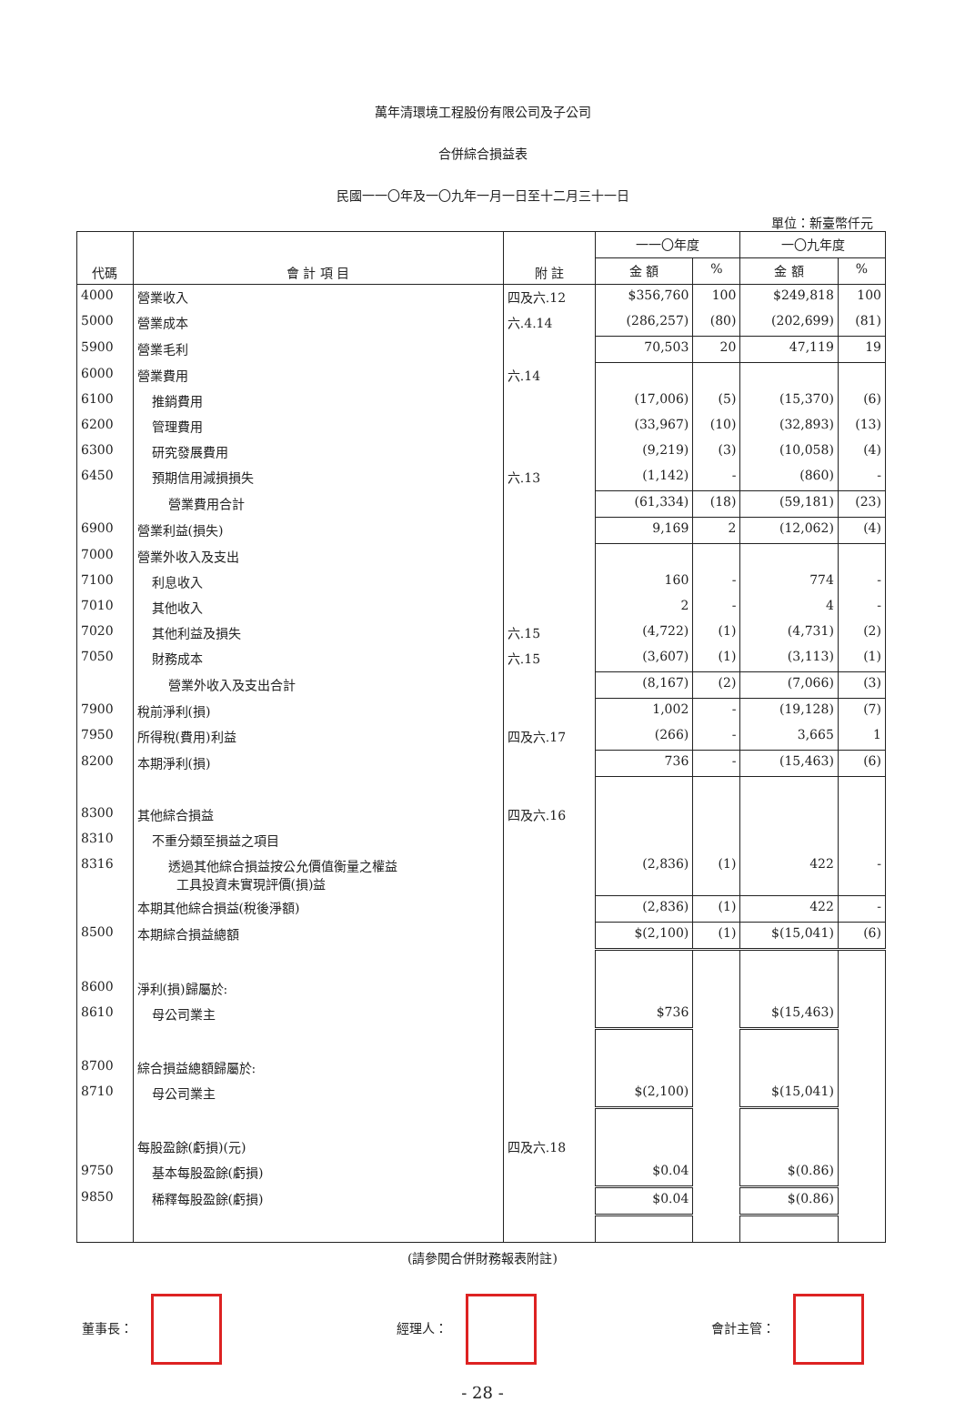萬年清環境工程股份有限公司及子公司
合併綜合損益表
民國一一〇年及一〇九年一月一日至十二月三十一日
單位：新臺幣仟元
| 代碼 | 會 計 項 目 | 附 註 | 一一〇年度 | | 一〇九年度 | |
| --- | --- | --- | --- | --- | --- | --- |
| | | | 金 額 | % | 金 額 | % |
| 4000 | 營業收入 | 四及六.12 | $356,760 | 100 | $249,818 | 100 |
| 5000 | 營業成本 | 六.4.14 | (286,257) | (80) | (202,699) | (81) |
| 5900 | 營業毛利 | | 70,503 | 20 | 47,119 | 19 |
| 6000 | 營業費用 | 六.14 | | | | |
| 6100 | 推銷費用 | | (17,006) | (5) | (15,370) | (6) |
| 6200 | 管理費用 | | (33,967) | (10) | (32,893) | (13) |
| 6300 | 研究發展費用 | | (9,219) | (3) | (10,058) | (4) |
| 6450 | 預期信用減損損失 | 六.13 | (1,142) | - | (860) | - |
| | 營業費用合計 | | (61,334) | (18) | (59,181) | (23) |
| 6900 | 營業利益(損失) | | 9,169 | 2 | (12,062) | (4) |
| 7000 | 營業外收入及支出 | | | | | |
| 7100 | 利息收入 | | 160 | - | 774 | - |
| 7010 | 其他收入 | | 2 | - | 4 | - |
| 7020 | 其他利益及損失 | 六.15 | (4,722) | (1) | (4,731) | (2) |
| 7050 | 財務成本 | 六.15 | (3,607) | (1) | (3,113) | (1) |
| | 營業外收入及支出合計 | | (8,167) | (2) | (7,066) | (3) |
| 7900 | 稅前淨利(損) | | 1,002 | - | (19,128) | (7) |
| 7950 | 所得稅(費用)利益 | 四及六.17 | (266) | - | 3,665 | 1 |
| 8200 | 本期淨利(損) | | 736 | - | (15,463) | (6) |
| 8300 | 其他綜合損益 | 四及六.16 | | | | |
| 8310 | 不重分類至損益之項目 | | | | | |
| 8316 | 透過其他綜合損益按公允價值衡量之權益 工具投資未實現評價(損)益 | | (2,836) | (1) | 422 | - |
| | 本期其他綜合損益(稅後淨額) | | (2,836) | (1) | 422 | - |
| 8500 | 本期綜合損益總額 | | $(2,100) | (1) | $(15,041) | (6) |
| 8600 | 淨利(損)歸屬於: | | | | | |
| 8610 | 母公司業主 | | $736 | | $(15,463) | |
| 8700 | 綜合損益總額歸屬於: | | | | | |
| 8710 | 母公司業主 | | $(2,100) | | $(15,041) | |
| | 每股盈餘(虧損)(元) | 四及六.18 | | | | |
| 9750 | 基本每股盈餘(虧損) | | $0.04 | | $(0.86) | |
| 9850 | 稀釋每股盈餘(虧損) | | $0.04 | | $(0.86) | |
(請參閱合併財務報表附註)
董事長： 經理人： 會計主管：
- 28 -